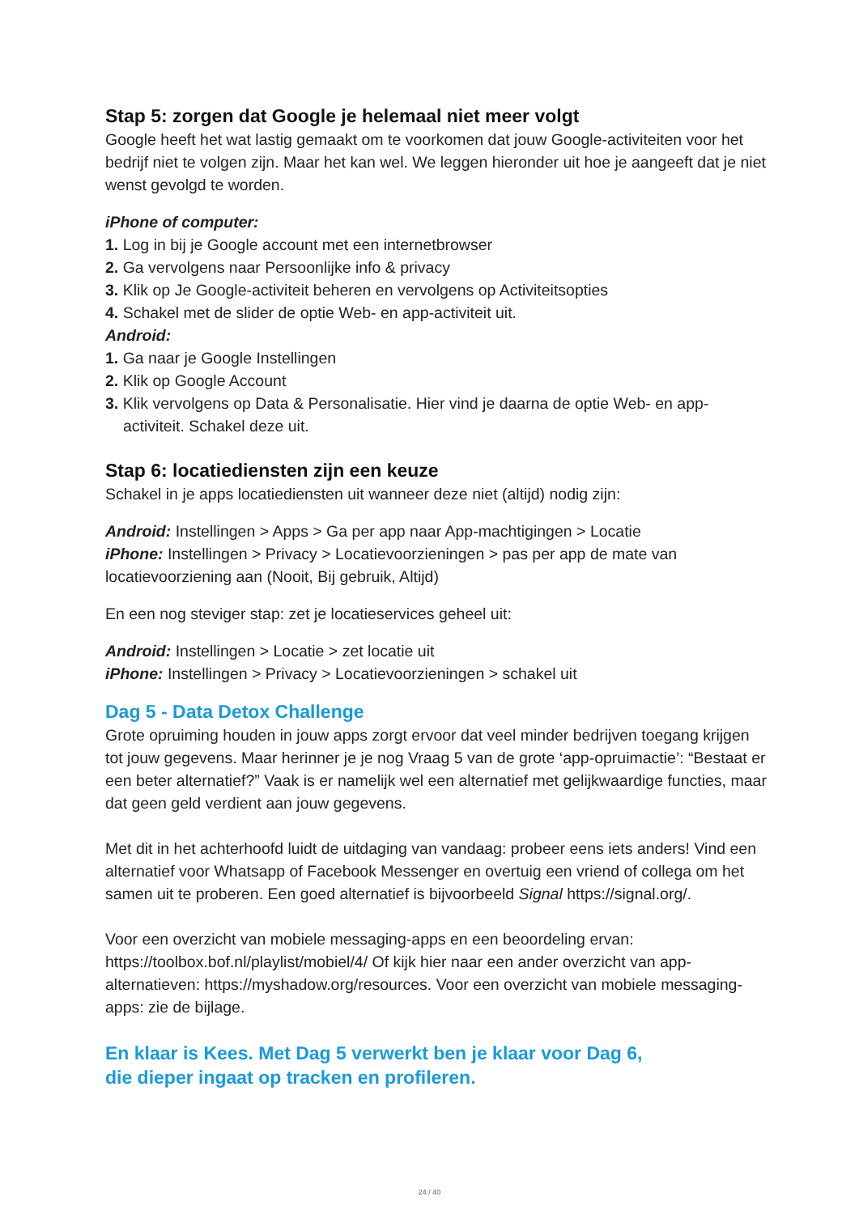Stap 5: zorgen dat Google je helemaal niet meer volgt
Google heeft het wat lastig gemaakt om te voorkomen dat jouw Google-activiteiten voor het bedrijf niet te volgen zijn. Maar het kan wel. We leggen hieronder uit hoe je aangeeft dat je niet wenst gevolgd te worden.
iPhone of computer:
1. Log in bij je Google account met een internetbrowser
2. Ga vervolgens naar Persoonlijke info & privacy
3. Klik op Je Google-activiteit beheren en vervolgens op Activiteitsopties
4. Schakel met de slider de optie Web- en app-activiteit uit.
Android:
1. Ga naar je Google Instellingen
2. Klik op Google Account
3. Klik vervolgens op Data & Personalisatie. Hier vind je daarna de optie Web- en app-
activiteit. Schakel deze uit.
Stap 6: locatiediensten zijn een keuze
Schakel in je apps locatiediensten uit wanneer deze niet (altijd) nodig zijn:
Android: Instellingen > Apps > Ga per app naar App-machtigingen > Locatie
iPhone: Instellingen > Privacy > Locatievoorzieningen > pas per app de mate van locatievoorziening aan (Nooit, Bij gebruik, Altijd)
En een nog steviger stap: zet je locatieservices geheel uit:
Android: Instellingen > Locatie > zet locatie uit
iPhone: Instellingen > Privacy > Locatievoorzieningen > schakel uit
Dag 5 - Data Detox Challenge
Grote opruiming houden in jouw apps zorgt ervoor dat veel minder bedrijven toegang krijgen tot jouw gegevens. Maar herinner je je nog Vraag 5 van de grote ‘app-opruimactie’: “Bestaat er een beter alternatief?” Vaak is er namelijk wel een alternatief met gelijkwaardige functies, maar dat geen geld verdient aan jouw gegevens.
Met dit in het achterhoofd luidt de uitdaging van vandaag: probeer eens iets anders! Vind een alternatief voor Whatsapp of Facebook Messenger en overtuig een vriend of collega om het samen uit te proberen. Een goed alternatief is bijvoorbeeld Signal https://signal.org/.
Voor een overzicht van mobiele messaging-apps en een beoordeling ervan: https://toolbox.bof.nl/playlist/mobiel/4/ Of kijk hier naar een ander overzicht van app-alternatieven: https://myshadow.org/resources. Voor een overzicht van mobiele messaging-apps: zie de bijlage.
En klaar is Kees. Met Dag 5 verwerkt ben je klaar voor Dag 6,
die dieper ingaat op tracken en profileren.
24 / 40